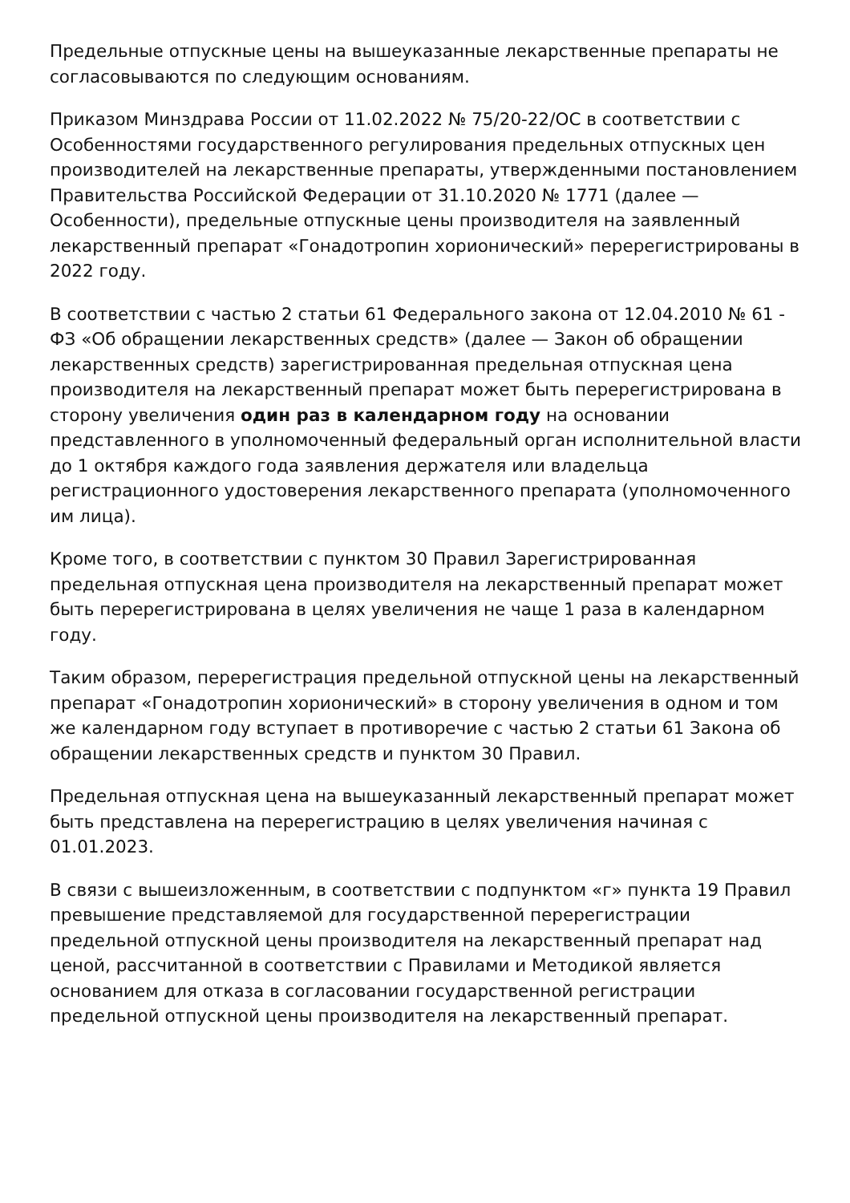Предельные отпускные цены на вышеуказанные лекарственные препараты не согласовываются по следующим основаниям.
Приказом Минздрава России от 11.02.2022 № 75/20-22/ОС в соответствии с Особенностями государственного регулирования предельных отпускных цен производителей на лекарственные препараты, утвержденными постановлением Правительства Российской Федерации от 31.10.2020 № 1771 (далее — Особенности), предельные отпускные цены производителя на заявленный лекарственный препарат «Гонадотропин хорионический» перерегистрированы в 2022 году.
В соответствии с частью 2 статьи 61 Федерального закона от 12.04.2010 № 61 - ФЗ «Об обращении лекарственных средств» (далее — Закон об обращении лекарственных средств) зарегистрированная предельная отпускная цена производителя на лекарственный препарат может быть перерегистрирована в сторону увеличения один раз в календарном году на основании представленного в уполномоченный федеральный орган исполнительной власти до 1 октября каждого года заявления держателя или владельца регистрационного удостоверения лекарственного препарата (уполномоченного им лица).
Кроме того, в соответствии с пунктом 30 Правил Зарегистрированная предельная отпускная цена производителя на лекарственный препарат может быть перерегистрирована в целях увеличения не чаще 1 раза в календарном году.
Таким образом, перерегистрация предельной отпускной цены на лекарственный препарат «Гонадотропин хорионический» в сторону увеличения в одном и том же календарном году вступает в противоречие с частью 2 статьи 61 Закона об обращении лекарственных средств и пунктом 30 Правил.
Предельная отпускная цена на вышеуказанный лекарственный препарат может быть представлена на перерегистрацию в целях увеличения начиная с 01.01.2023.
В связи с вышеизложенным, в соответствии с подпунктом «г» пункта 19 Правил превышение представляемой для государственной перерегистрации предельной отпускной цены производителя на лекарственный препарат над ценой, рассчитанной в соответствии с Правилами и Методикой является основанием для отказа в согласовании государственной регистрации предельной отпускной цены производителя на лекарственный препарат.